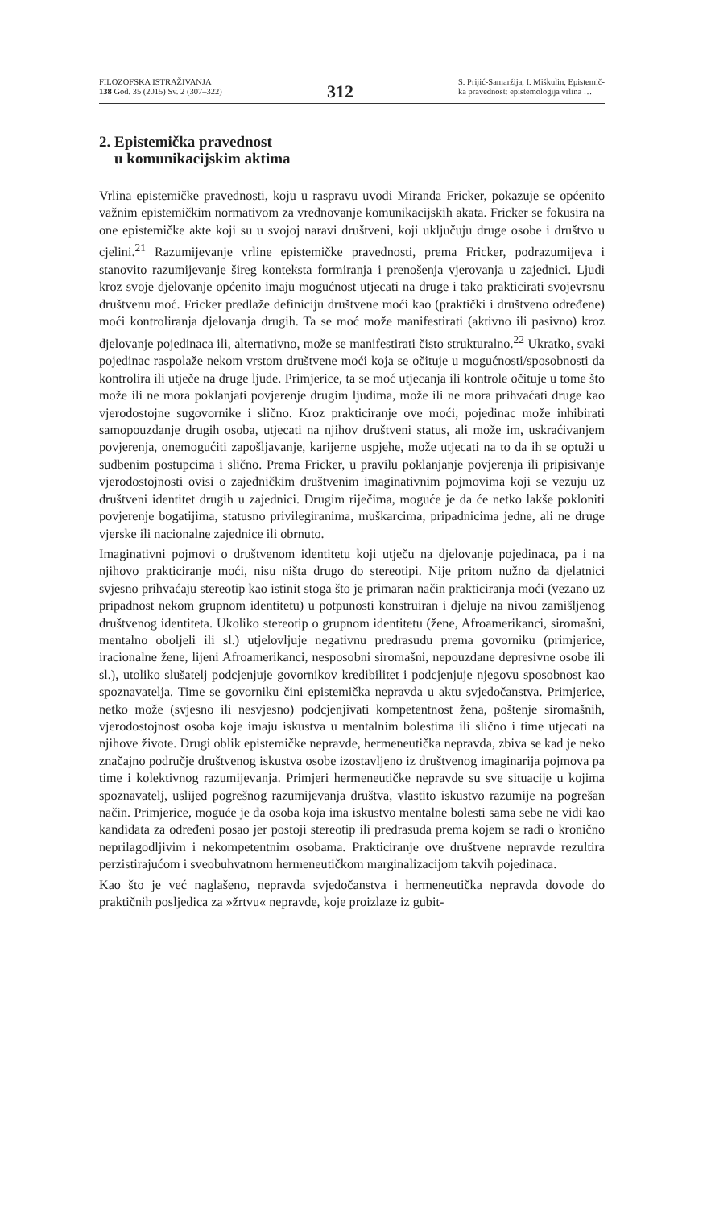FILOZOFSKA ISTRAŽIVANJA
138 God. 35 (2015) Sv. 2 (307–322)
312
S. Prijić-Samaržija, I. Miškulin, Epistemič-
ka pravednost: epistemologija vrlina …
2. Epistemička pravednost
u komunikacijskim aktima
Vrlina epistemičke pravednosti, koju u raspravu uvodi Miranda Fricker, pokazuje se općenito važnim epistemičkim normativom za vrednovanje komunikacijskih akata. Fricker se fokusira na one epistemičke akte koji su u svojoj naravi društveni, koji uključuju druge osobe i društvo u cjelini.<sup>21</sup> Razumijevanje vrline epistemičke pravednosti, prema Fricker, podrazumijeva i stanovito razumijevanje šireg konteksta formiranja i prenošenja vjerovanja u zajednici. Ljudi kroz svoje djelovanje općenito imaju mogućnost utjecati na druge i tako prakticirati svojevrsnu društvenu moć. Fricker predlaže definiciju društvene moći kao (praktički i društveno određene) moći kontroliranja djelovanja drugih. Ta se moć može manifestirati (aktivno ili pasivno) kroz djelovanje pojedinaca ili, alternativno, može se manifestirati čisto strukturalno.<sup>22</sup> Ukratko, svaki pojedinac raspolaže nekom vrstom društvene moći koja se očituje u mogućnosti/sposobnosti da kontrolira ili utječe na druge ljude. Primjerice, ta se moć utjecanja ili kontrole očituje u tome što može ili ne mora poklanjati povjerenje drugim ljudima, može ili ne mora prihvaćati druge kao vjerodostojne sugovornike i slično. Kroz prakticiranje ove moći, pojedinac može inhibirati samopouzdanje drugih osoba, utjecati na njihov društveni status, ali može im, uskraćivanjem povjerenja, onemogućiti zapošljavanje, karijerne uspjehe, može utjecati na to da ih se optuži u sudbenim postupcima i slično. Prema Fricker, u pravilu poklanjanje povjerenja ili pripisivanje vjerodostojnosti ovisi o zajedničkim društvenim imaginativnim pojmovima koji se vezuju uz društveni identitet drugih u zajednici. Drugim riječima, moguće je da će netko lakše pokloniti povjerenje bogatijima, statusno privilegiranima, muškarcima, pripadnicima jedne, ali ne druge vjerske ili nacionalne zajednice ili obrnuto.
Imaginativni pojmovi o društvenom identitetu koji utječu na djelovanje pojedinaca, pa i na njihovo prakticiranje moći, nisu ništa drugo do stereotipi. Nije pritom nužno da djelatnici svjesno prihvaćaju stereotip kao istinit stoga što je primaran način prakticiranja moći (vezano uz pripadnost nekom grupnom identitetu) u potpunosti konstruiran i djeluje na nivou zamišljenog društvenog identiteta. Ukoliko stereotip o grupnom identitetu (žene, Afroamerikanci, siromašni, mentalno oboljeli ili sl.) utjelovljuje negativnu predrasudu prema govorniku (primjerice, iracionalne žene, lijeni Afroamerikanci, nesposobni siromašni, nepouzdane depresivne osobe ili sl.), utoliko slušatelj podcjenjuje govornikov kredibilitet i podcjenjuje njegovu sposobnost kao spoznavatelja. Time se govorniku čini epistemička nepravda u aktu svjedočanstva. Primjerice, netko može (svjesno ili nesvjesno) podcjenjivati kompetentnost žena, poštenje siromašnih, vjerodostojnost osoba koje imaju iskustva u mentalnim bolestima ili slično i time utjecati na njihove živote. Drugi oblik epistemičke nepravde, hermeneutička nepravda, zbiva se kad je neko značajno područje društvenog iskustva osobe izostavljeno iz društvenog imaginarija pojmova pa time i kolektivnog razumijevanja. Primjeri hermeneutičke nepravde su sve situacije u kojima spoznavatelj, uslijed pogrešnog razumijevanja društva, vlastito iskustvo razumije na pogrešan način. Primjerice, moguće je da osoba koja ima iskustvo mentalne bolesti sama sebe ne vidi kao kandidata za određeni posao jer postoji stereotip ili predrasuda prema kojem se radi o kronično neprilagodljivim i nekompetentnim osobama. Prakticiranje ove društvene nepravde rezultira perzistirajućom i sveobuhvatnom hermeneutičkom marginalizacijom takvih pojedinaca.
Kao što je već naglašeno, nepravda svjedočanstva i hermeneutička nepravda dovode do praktičnih posljedica za »žrtvu« nepravde, koje proizlaze iz gubit-